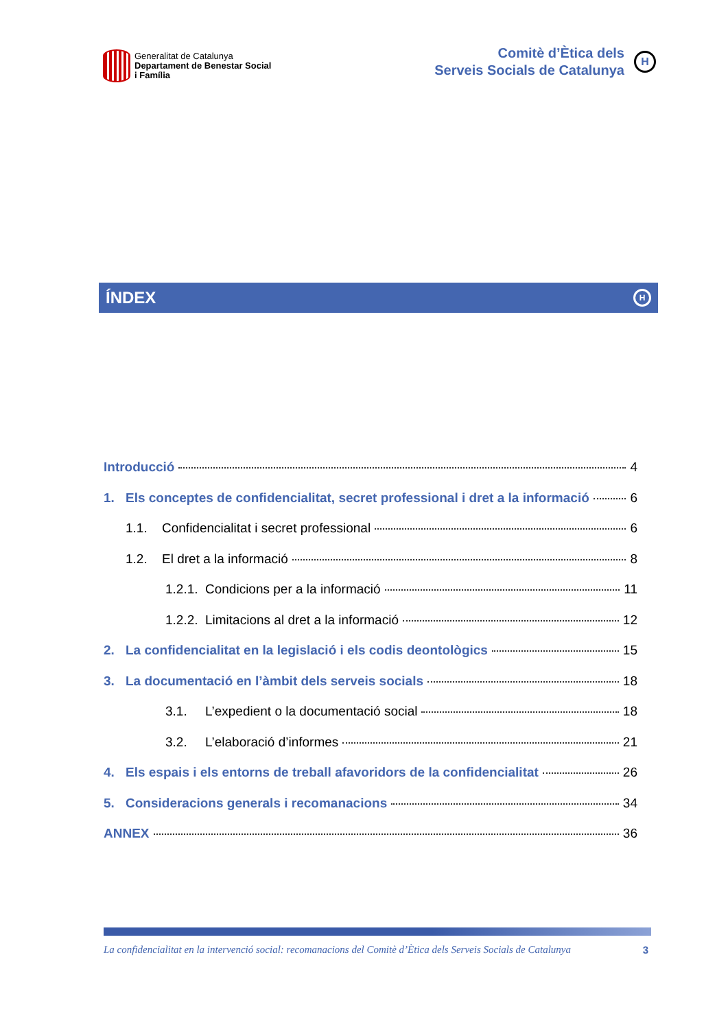Generalitat de Catalunya
Departament de Benestar Social
i Família
Comitè d’Ètica dels
Serveis Socials de Catalunya
H
ÍNDEX H
Introducció 4
1. Els conceptes de confidencialitat, secret professional i dret a la informació 6
1.1. Confidencialitat i secret professional 6
1.2. El dret a la informació 8
1.2.1. Condicions per a la informació 11
1.2.2. Limitacions al dret a la informació 12
2. La confidencialitat en la legislació i els codis deontològics 15
3. La documentació en l’àmbit dels serveis socials 18
3.1. L’expedient o la documentació social 18
3.2. L’elaboració d’informes 21
4. Els espais i els entorns de treball afavoridors de la confidencialitat 26
5. Consideracions generals i recomanacions 34
ANNEX 36
La confidencialitat en la intervenció social: recomanacions del Comitè d’Ètica dels Serveis Socials de Catalunya 3